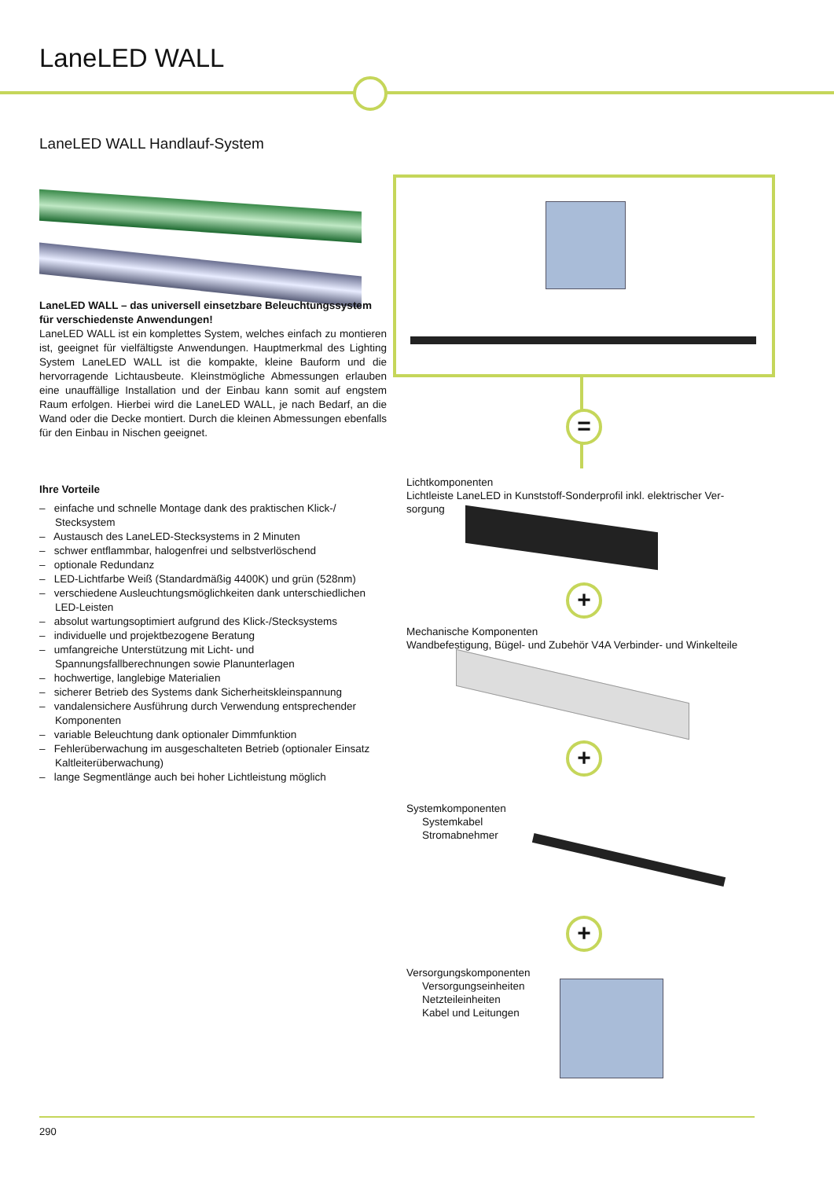LaneLED WALL
LaneLED WALL Handlauf-System
=
LaneLED WALL – das universell einsetzbare Beleuchtungssystem für verschiedenste Anwendungen!
LaneLED WALL ist ein komplettes System, welches einfach zu montieren ist, geeignet für vielfältigste Anwendungen. Hauptmerkmal des Lighting System LaneLED WALL ist die kompakte, kleine Bauform und die hervorragende Lichtausbeute. Kleinstmögliche Abmessungen erlauben eine unauffällige Installation und der Einbau kann somit auf engstem Raum erfolgen. Hierbei wird die LaneLED WALL, je nach Bedarf, an die Wand oder die Decke montiert. Durch die kleinen Abmessungen ebenfalls für den Einbau in Nischen geeignet.
Ihre Vorteile
– einfache und schnelle Montage dank des praktischen Klick-/ Stecksystem
– Austausch des LaneLED-Stecksystems in 2 Minuten
– schwer entflammbar, halogenfrei und selbstverlöschend
– optionale Redundanz
– LED-Lichtfarbe Weiß (Standardmäßig 4400K) und grün (528nm)
– verschiedene Ausleuchtungsmöglichkeiten dank unterschiedlichen LED-Leisten
– absolut wartungsoptimiert aufgrund des Klick-/Stecksystems
– individuelle und projektbezogene Beratung
– umfangreiche Unterstützung mit Licht- und Spannungsfallberechnungen sowie Planunterlagen
– hochwertige, langlebige Materialien
– sicherer Betrieb des Systems dank Sicherheitskleinspannung
– vandalensichere Ausführung durch Verwendung entsprechender Komponenten
– variable Beleuchtung dank optionaler Dimmfunktion
– Fehlerüberwachung im ausgeschalteten Betrieb (optionaler Einsatz Kaltleiterüberwachung)
– lange Segmentlänge auch bei hoher Lichtleistung möglich
Lichtkomponenten
Lichtleiste LaneLED in Kunststoff-Sonderprofil inkl. elektrischer Ver-
sorgung
+
Mechanische Komponenten
Wandbefestigung, Bügel- und Zubehör V4A Verbinder- und Winkelteile
+
Systemkomponenten
Systemkabel
Stromabnehmer
+
Versorgungskomponenten
Versorgungseinheiten
Netzteileinheiten
Kabel und Leitungen
290